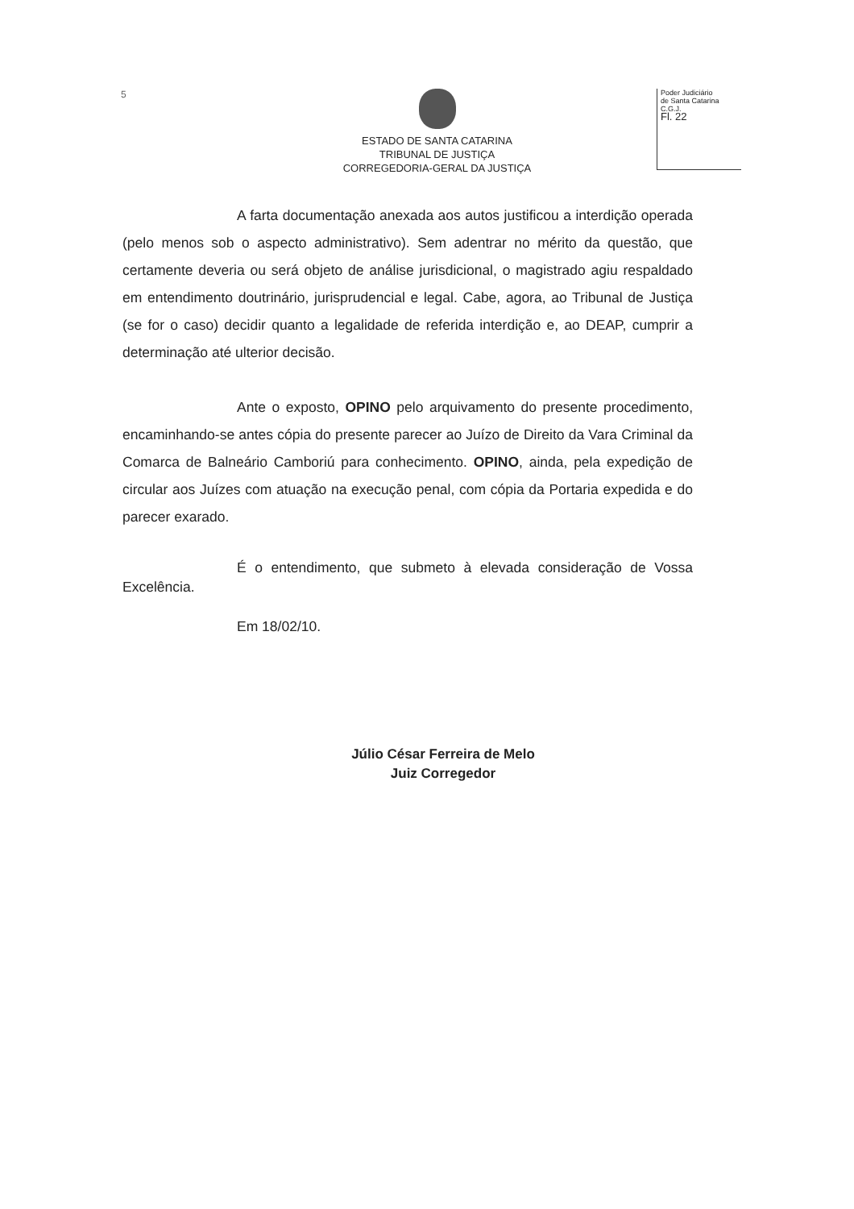5
ESTADO DE SANTA CATARINA
TRIBUNAL DE JUSTIÇA
CORREGEDORIA-GERAL DA JUSTIÇA
Poder Judiciário
de Santa Catarina
C.G.J.
Fl. 22
A farta documentação anexada aos autos justificou a interdição operada (pelo menos sob o aspecto administrativo). Sem adentrar no mérito da questão, que certamente deveria ou será objeto de análise jurisdicional, o magistrado agiu respaldado em entendimento doutrinário, jurisprudencial e legal. Cabe, agora, ao Tribunal de Justiça (se for o caso) decidir quanto a legalidade de referida interdição e, ao DEAP, cumprir a determinação até ulterior decisão.
Ante o exposto, OPINO pelo arquivamento do presente procedimento, encaminhando-se antes cópia do presente parecer ao Juízo de Direito da Vara Criminal da Comarca de Balneário Camboriú para conhecimento. OPINO, ainda, pela expedição de circular aos Juízes com atuação na execução penal, com cópia da Portaria expedida e do parecer exarado.
É o entendimento, que submeto à elevada consideração de Vossa Excelência.
Em 18/02/10.
Júlio César Ferreira de Melo
Juiz Corregedor